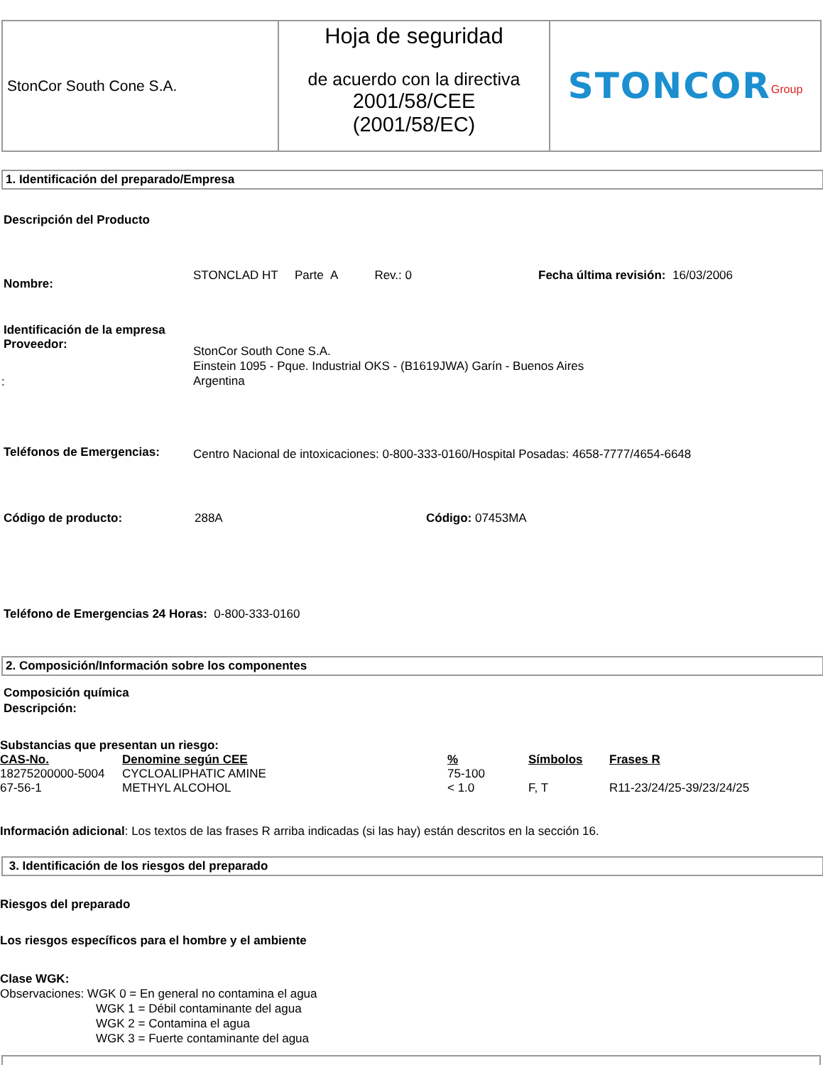| StonCor South Cone S.A. | Hoja de seguridad de acuerdo con la directiva 2001/58/CEE (2001/58/EC) | STONCOR<sup>Group</sup> |
1. Identificación del preparado/Empresa
Descripción del Producto
Nombre:
STONCLAD HT Parte A Rev.: 0
Fecha última revisión: 16/03/2006
Identificación de la empresa
Proveedor:
StonCor South Cone S.A.
Einstein 1095 - Pque. Industrial OKS - (B1619JWA) Garín - Buenos Aires
Argentina
:
Teléfonos de Emergencias:
Centro Nacional de intoxicaciones: 0-800-333-0160/Hospital Posadas: 4658-7777/4654-6648
Código de producto: 288A Código: 07453MA
Teléfono de Emergencias 24 Horas: 0-800-333-0160
2. Composición/Información sobre los componentes
Composición química
Descripción:
Substancias que presentan un riesgo:
| CAS-No. | Denomine según CEE | % | Símbolos | Frases R |
| 18275200000-5004 | CYCLOALIPHATIC AMINE | 75-100 | | |
| 67-56-1 | METHYL ALCOHOL | < 1.0 | F, T | R11-23/24/25-39/23/24/25 |
Información adicional: Los textos de las frases R arriba indicadas (si las hay) están descritos en la sección 16.
3. Identificación de los riesgos del preparado
Riesgos del preparado
Los riesgos específicos para el hombre y el ambiente
Clase WGK:
Observaciones: WGK 0 = En general no contamina el agua
WGK 1 = Débil contaminante del agua
WGK 2 = Contamina el agua
WGK 3 = Fuerte contaminante del agua